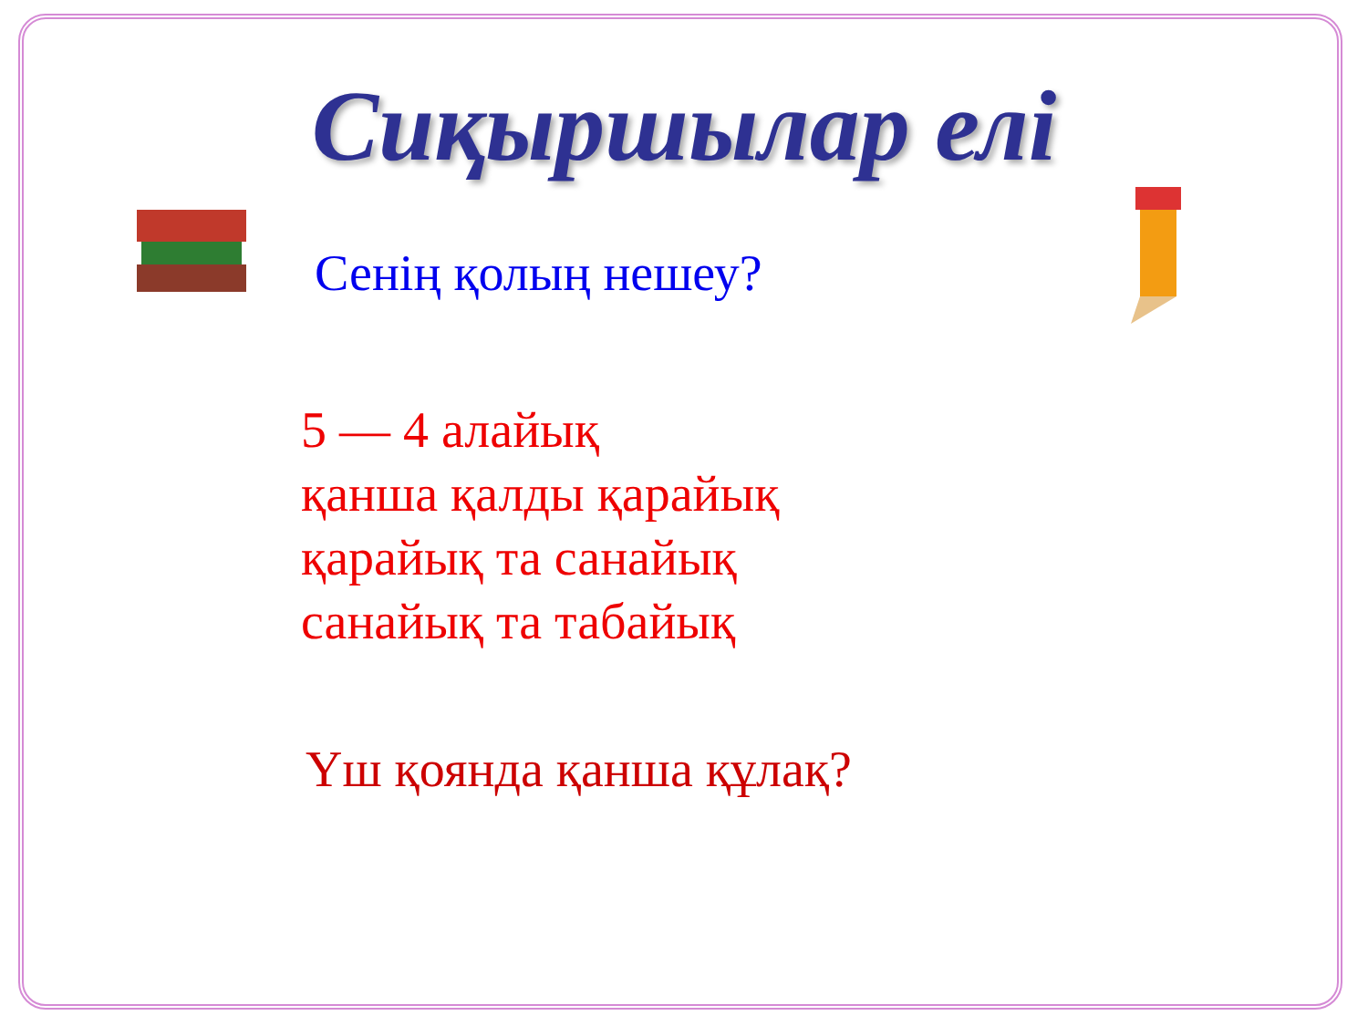Сиқыршылар елі
Сенің қолың нешеу?
5 — 4 алайық
қанша қалды қарайық
қарайық та санайық
санайық та табайық
Үш қоянда қанша құлақ?